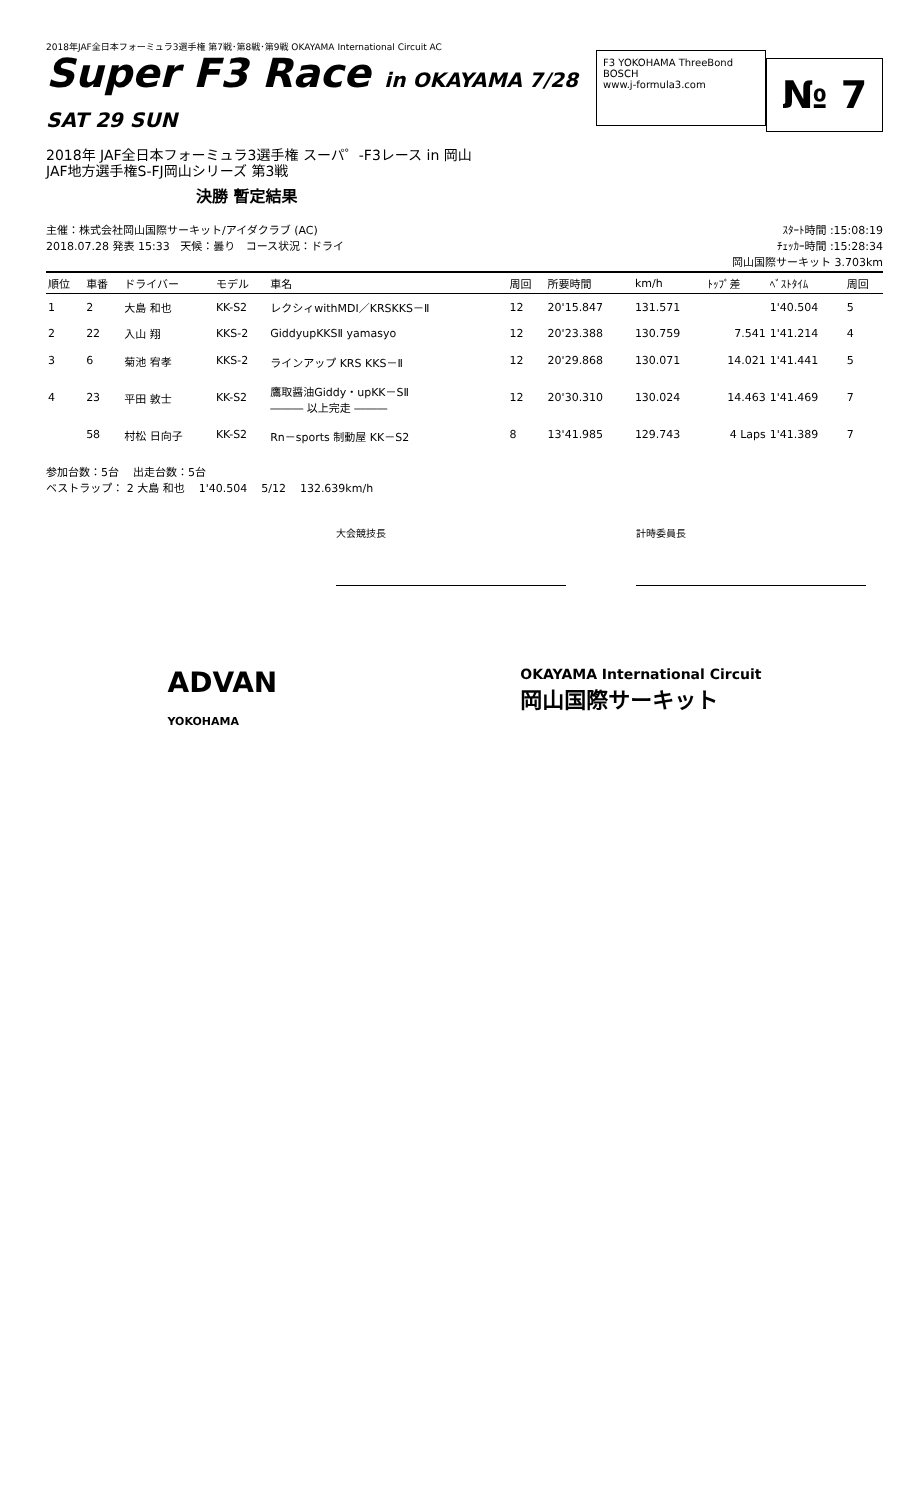2018年JAF全日本フォーミュラ3選手権 第7戦･第8戦･第9戦 OKAYAMA International Circuit AC
Super F3 Race in OKAYAMA 7/28 SAT 29 SUN
F3 YOKOHAMA ThreeBond BOSCH
www.j-formula3.com
№ 7
2018年 JAF全日本フォーミュラ3選手権 スーパ゜-F3レース in 岡山
JAF地方選手権S-FJ岡山シリーズ 第3戦
決勝 暫定結果
主催：株式会社岡山国際サーキット/アイダクラブ (AC)
2018.07.28 発表 15:33 天候：曇り コース状況：ドライ
ｽﾀｰﾄ時間 :15:08:19
ﾁｪｯｶｰ時間 :15:28:34
岡山国際サーキット 3.703km
| 順位 | 車番 | ドライバー | モデル | 車名 | 周回 | 所要時間 | km/h | ﾄｯﾌﾟ差 | ﾍﾞｽﾄﾀｲﾑ | 周回 |
| --- | --- | --- | --- | --- | --- | --- | --- | --- | --- | --- |
| 1 | 2 | 大島 和也 | KK-S2 | レクシィwithMDI／KRSKKS－Ⅱ | 12 | 20'15.847 | 131.571 | | 1'40.504 | 5 |
| 2 | 22 | 入山 翔 | KKS-2 | GiddyupKKSⅡ yamasyo | 12 | 20'23.388 | 130.759 | 7.541 | 1'41.214 | 4 |
| 3 | 6 | 菊池 宥孝 | KKS-2 | ラインアップ KRS KKS－Ⅱ | 12 | 20'29.868 | 130.071 | 14.021 | 1'41.441 | 5 |
| 4 | 23 | 平田 敦士 | KK-S2 | 鷹取醤油Giddy・upKK－SⅡ ――― 以上完走 ――― | 12 | 20'30.310 | 130.024 | 14.463 | 1'41.469 | 7 |
| | 58 | 村松 日向子 | KK-S2 | Rn－sports 制動屋 KK－S2 | 8 | 13'41.985 | 129.743 | 4 Laps | 1'41.389 | 7 |
参加台数：5台 出走台数：5台
ベストラップ： 2 大島 和也 1'40.504 5/12 132.639km/h
大会競技長 計時委員長
ADVAN
YOKOHAMA
OKAYAMA International Circuit
岡山国際サーキット